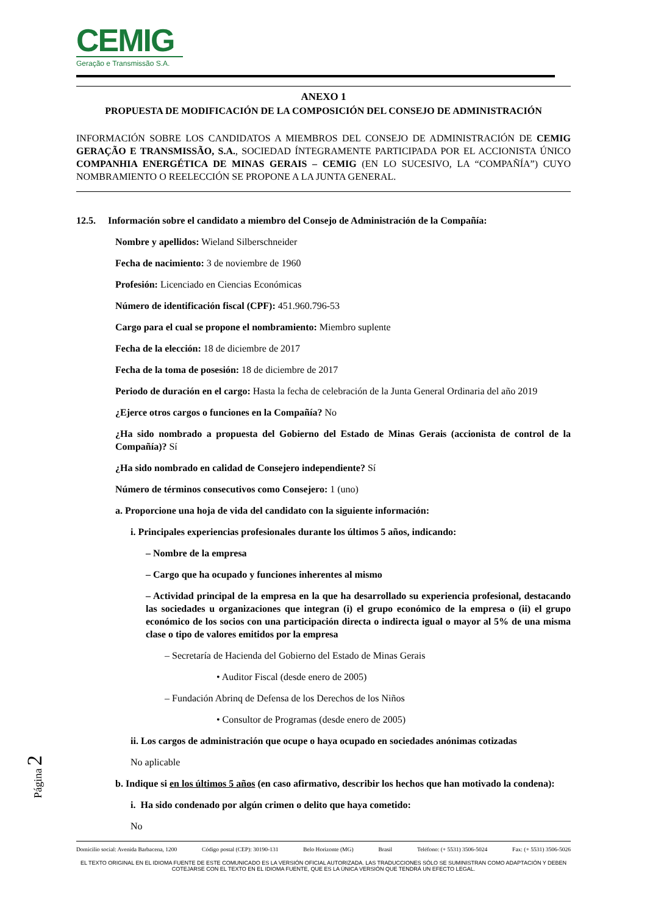CEMIG
Geração e Transmissão S.A.
ANEXO 1
PROPUESTA DE MODIFICACIÓN DE LA COMPOSICIÓN DEL CONSEJO DE ADMINISTRACIÓN
INFORMACIÓN SOBRE LOS CANDIDATOS A MIEMBROS DEL CONSEJO DE ADMINISTRACIÓN DE CEMIG GERAÇÃO E TRANSMISSÃO, S.A., SOCIEDAD ÍNTEGRAMENTE PARTICIPADA POR EL ACCIONISTA ÚNICO COMPANHIA ENERGÉTICA DE MINAS GERAIS – CEMIG (EN LO SUCESIVO, LA “COMPAÑÍA”) CUYO NOMBRAMIENTO O REELECCIÓN SE PROPONE A LA JUNTA GENERAL.
12.5. Información sobre el candidato a miembro del Consejo de Administración de la Compañía:
Nombre y apellidos: Wieland Silberschneider
Fecha de nacimiento: 3 de noviembre de 1960
Profesión: Licenciado en Ciencias Económicas
Número de identificación fiscal (CPF): 451.960.796-53
Cargo para el cual se propone el nombramiento: Miembro suplente
Fecha de la elección: 18 de diciembre de 2017
Fecha de la toma de posesión: 18 de diciembre de 2017
Periodo de duración en el cargo: Hasta la fecha de celebración de la Junta General Ordinaria del año 2019
¿Ejerce otros cargos o funciones en la Compañía? No
¿Ha sido nombrado a propuesta del Gobierno del Estado de Minas Gerais (accionista de control de la Compañía)? Sí
¿Ha sido nombrado en calidad de Consejero independiente? Sí
Número de términos consecutivos como Consejero: 1 (uno)
a. Proporcione una hoja de vida del candidato con la siguiente información:
i. Principales experiencias profesionales durante los últimos 5 años, indicando:
– Nombre de la empresa
– Cargo que ha ocupado y funciones inherentes al mismo
– Actividad principal de la empresa en la que ha desarrollado su experiencia profesional, destacando las sociedades u organizaciones que integran (i) el grupo económico de la empresa o (ii) el grupo económico de los socios con una participación directa o indirecta igual o mayor al 5% de una misma clase o tipo de valores emitidos por la empresa
– Secretaría de Hacienda del Gobierno del Estado de Minas Gerais
• Auditor Fiscal (desde enero de 2005)
– Fundación Abrinq de Defensa de los Derechos de los Niños
• Consultor de Programas (desde enero de 2005)
ii. Los cargos de administración que ocupe o haya ocupado en sociedades anónimas cotizadas
No aplicable
b. Indique si en los últimos 5 años (en caso afirmativo, describir los hechos que han motivado la condena):
i. Ha sido condenado por algún crimen o delito que haya cometido:
No
Domicilio social: Avenida Barbacena, 1200 Código postal (CEP): 30190-131 Belo Horizonte (MG) Brasil Teléfono: (+ 5531) 3506-5024 Fax: (+ 5531) 3506-5026
EL TEXTO ORIGINAL EN EL IDIOMA FUENTE DE ESTE COMUNICADO ES LA VERSIÓN OFICIAL AUTORIZADA. LAS TRADUCCIONES SÓLO SE SUMINISTRAN COMO ADAPTACIÓN Y DEBEN COTEJARSE CON EL TEXTO EN EL IDIOMA FUENTE, QUE ES LA ÚNICA VERSIÓN QUE TENDRÁ UN EFECTO LEGAL.
Página 2